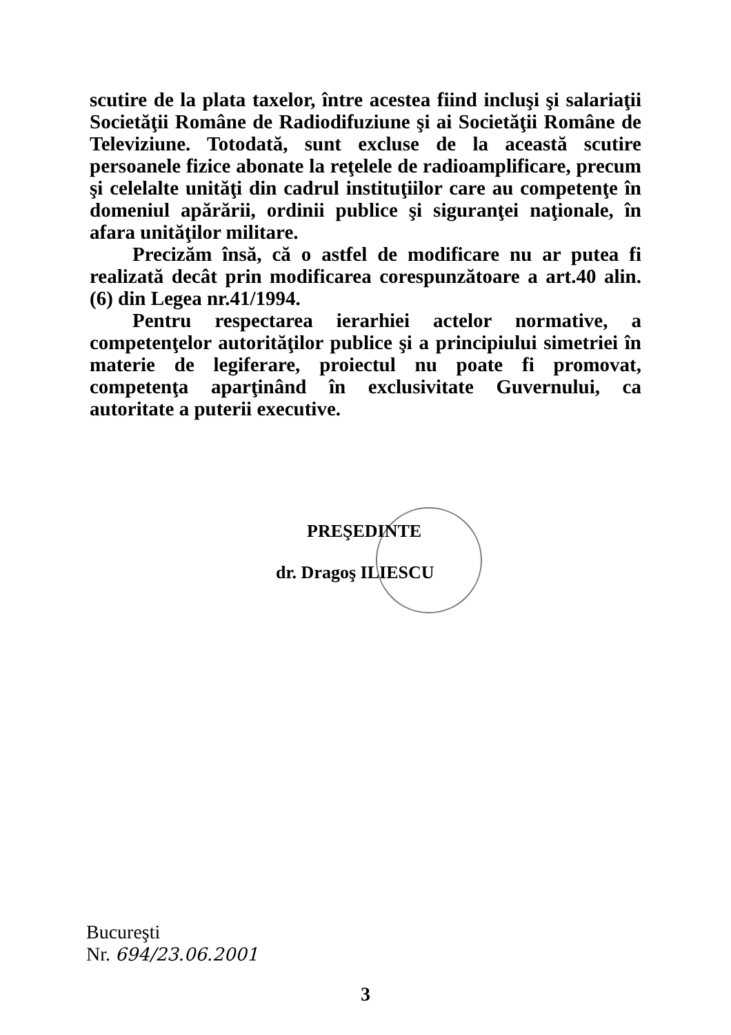scutire de la plata taxelor, între acestea fiind incluşi şi salariaţii Societăţii Române de Radiodifuziune şi ai Societăţii Române de Televiziune. Totodată, sunt excluse de la această scutire persoanele fizice abonate la reţelele de radioamplificare, precum şi celelalte unităţi din cadrul instituţiilor care au competenţe în domeniul apărării, ordinii publice şi siguranţei naţionale, în afara unităţilor militare.
Precizăm însă, că o astfel de modificare nu ar putea fi realizată decât prin modificarea corespunzătoare a art.40 alin.(6) din Legea nr.41/1994.
Pentru respectarea ierarhiei actelor normative, a competenţelor autorităţilor publice şi a principiului simetriei în materie de legiferare, proiectul nu poate fi promovat, competenţa aparţinând în exclusivitate Guvernului, ca autoritate a puterii executive.
PREŞEDINTE
dr. Dragoş ILIESCU
Bucureşti
Nr. 694/23.06.2001
3